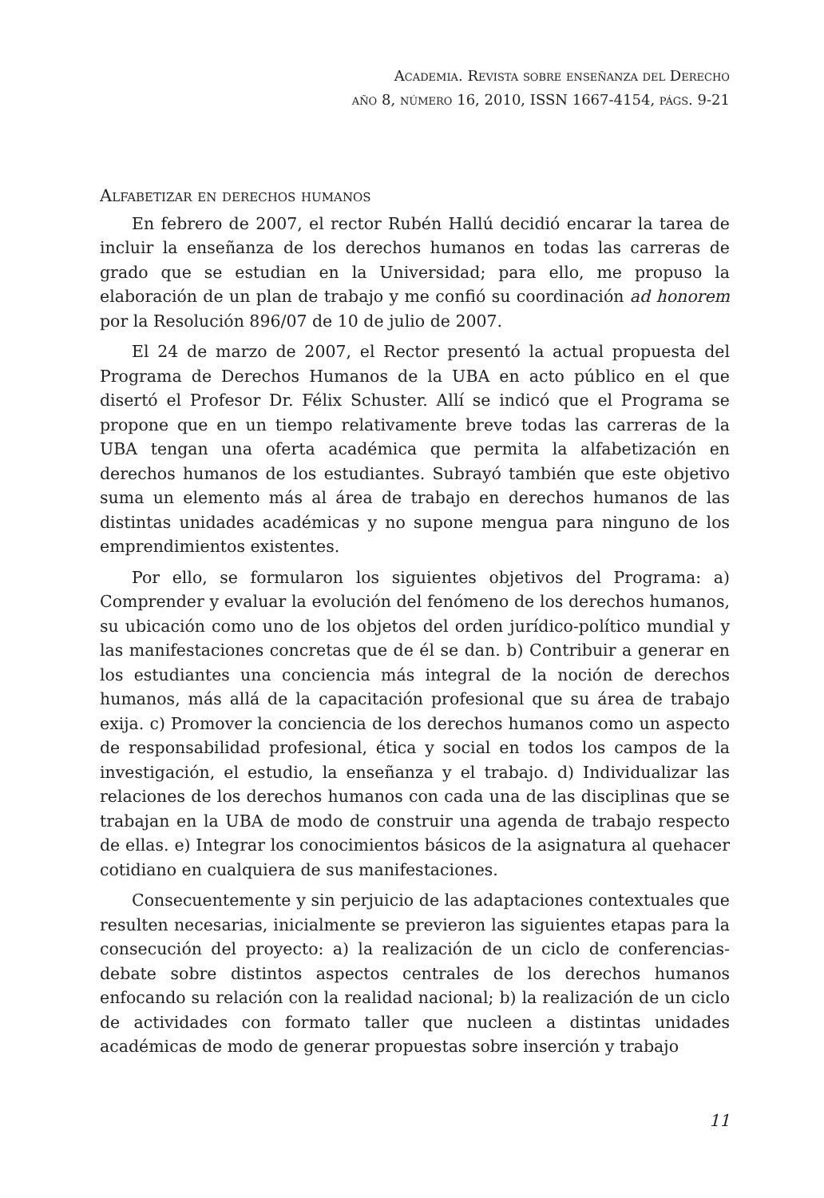Academia. Revista sobre enseñanza del Derecho
año 8, número 16, 2010, ISSN 1667-4154, págs. 9-21
Alfabetizar en derechos humanos
En febrero de 2007, el rector Rubén Hallú decidió encarar la tarea de incluir la enseñanza de los derechos humanos en todas las carreras de grado que se estudian en la Universidad; para ello, me propuso la elaboración de un plan de trabajo y me confió su coordinación ad honorem por la Resolución 896/07 de 10 de julio de 2007.
El 24 de marzo de 2007, el Rector presentó la actual propuesta del Programa de Derechos Humanos de la UBA en acto público en el que disertó el Profesor Dr. Félix Schuster. Allí se indicó que el Programa se propone que en un tiempo relativamente breve todas las carreras de la UBA tengan una oferta académica que permita la alfabetización en derechos humanos de los estudiantes. Subrayó también que este objetivo suma un elemento más al área de trabajo en derechos humanos de las distintas unidades académicas y no supone mengua para ninguno de los emprendimientos existentes.
Por ello, se formularon los siguientes objetivos del Programa: a) Comprender y evaluar la evolución del fenómeno de los derechos humanos, su ubicación como uno de los objetos del orden jurídico-político mundial y las manifestaciones concretas que de él se dan. b) Contribuir a generar en los estudiantes una conciencia más integral de la noción de derechos humanos, más allá de la capacitación profesional que su área de trabajo exija. c) Promover la conciencia de los derechos humanos como un aspecto de responsabilidad profesional, ética y social en todos los campos de la investigación, el estudio, la enseñanza y el trabajo. d) Individualizar las relaciones de los derechos humanos con cada una de las disciplinas que se trabajan en la UBA de modo de construir una agenda de trabajo respecto de ellas. e) Integrar los conocimientos básicos de la asignatura al quehacer cotidiano en cualquiera de sus manifestaciones.
Consecuentemente y sin perjuicio de las adaptaciones contextuales que resulten necesarias, inicialmente se previeron las siguientes etapas para la consecución del proyecto: a) la realización de un ciclo de conferencias-debate sobre distintos aspectos centrales de los derechos humanos enfocando su relación con la realidad nacional; b) la realización de un ciclo de actividades con formato taller que nucleen a distintas unidades académicas de modo de generar propuestas sobre inserción y trabajo
11